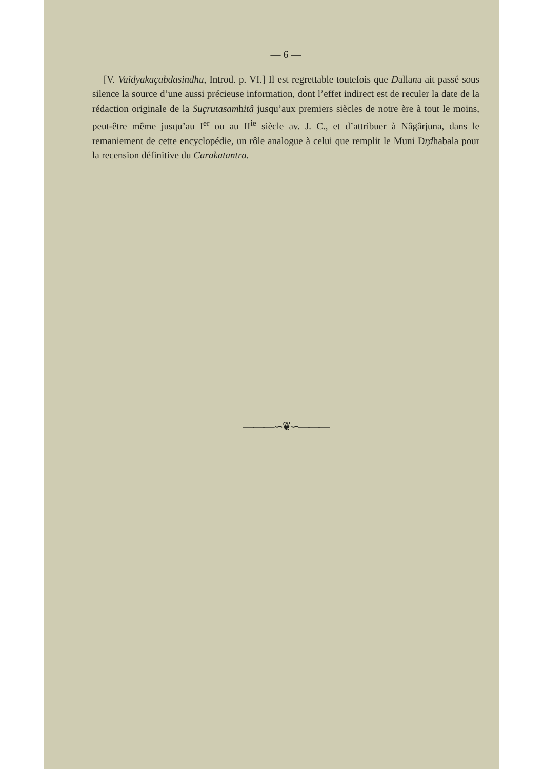— 6 —
[V. Vaidyakaçabdasindhu, Introd. p. VI.] Il est regrettable toutefois que Dallana ait passé sous silence la source d’une aussi précieuse infor­mation, dont l’effet indirect est de reculer la date de la rédaction originale de la Suçrutasamhitâ jusqu’aux premiers siècles de notre ère à tout le moins, peut-être même jusqu’au I<sup>er</sup> ou au II<sup>ie</sup> siècle av. J. C., et d’attribuer à Nâgârjuna, dans le remaniement de cette encyclopédie, un rôle analogue à celui que remplit le Muni Dr̥dhabala pour la recension définitive du Carakatantra.
———∽❦∽———